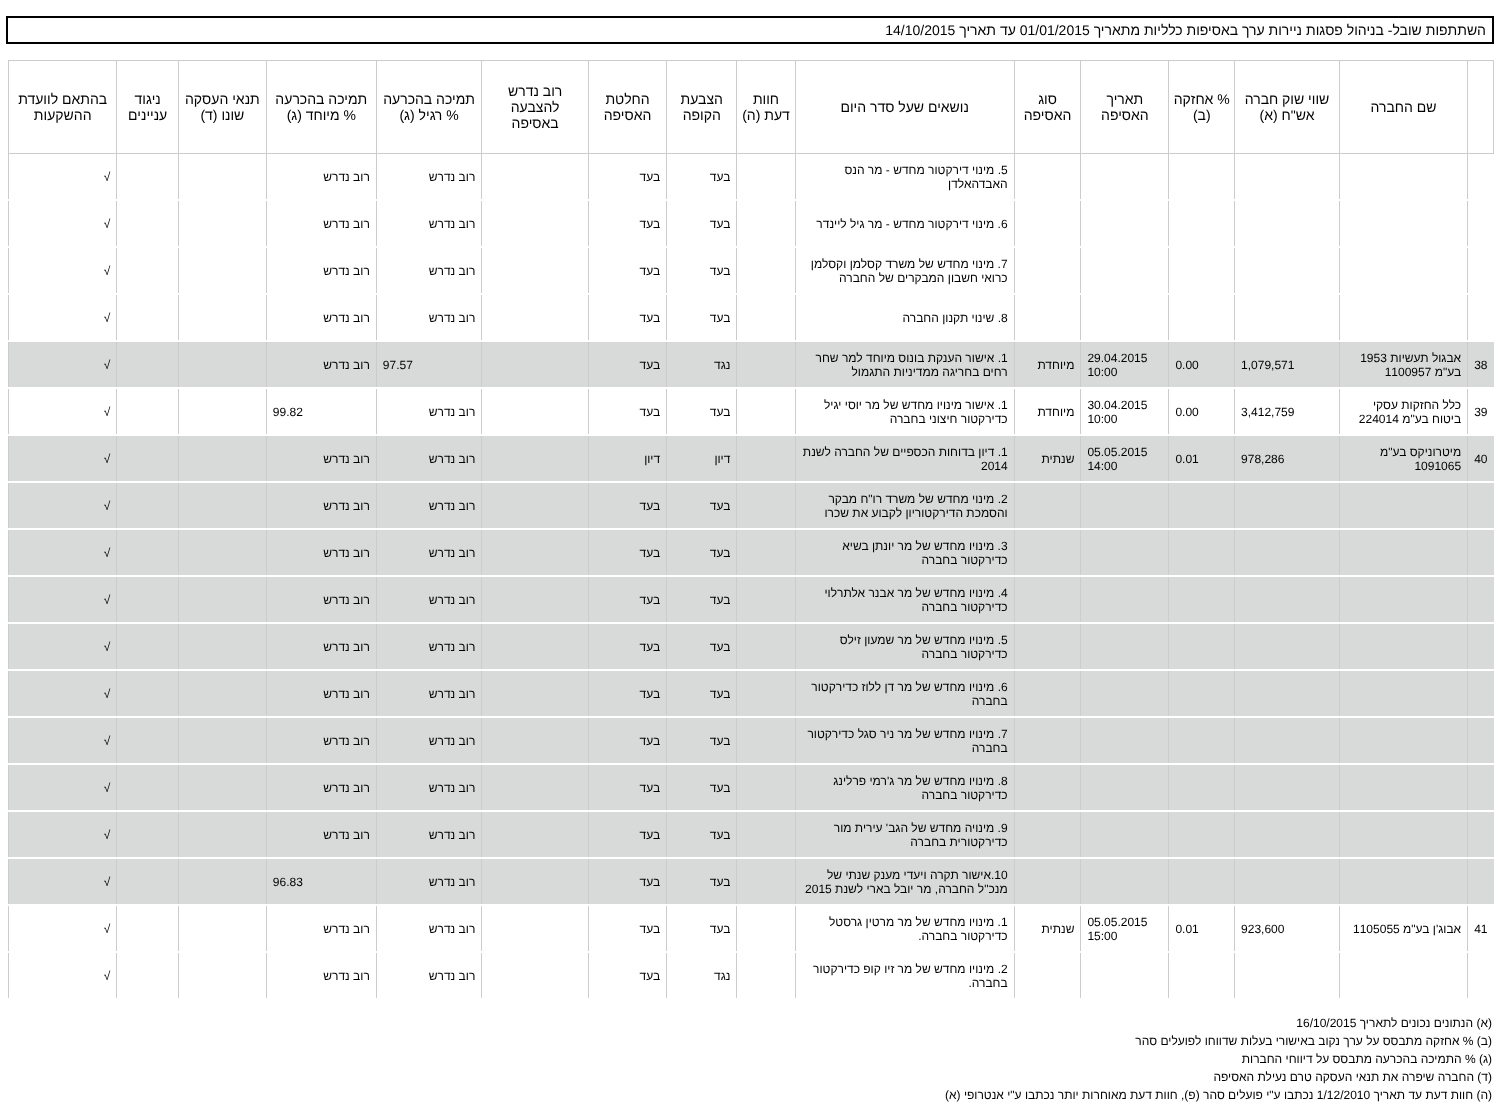השתתפות שובל- בניהול פסגות ניירות ערך באסיפות כלליות מתאריך 01/01/2015 עד תאריך 14/10/2015
| | שם החברה | שווי שוק חברה אש"ח (א) | % אחזקה (ב) | תאריך האסיפה | סוג האסיפה | נושאים שעל סדר היום | חוות דעת (ה) | הצבעת הקופה | החלטת האסיפה | רוב נדרש להצבעה באסיפה | תמיכה בהכרעה % רגיל (ג) | תמיכה בהכרעה % מיוחד (ג) | תנאי העסקה שונו (ד) | ניגוד עניינים | בהתאם לוועדת ההשקעות |
| --- | --- | --- | --- | --- | --- | --- | --- | --- | --- | --- | --- | --- | --- | --- | --- |
| | | | | | | 5. מינוי דירקטור מחדש - מר הנס האבדהאלדן | | בעד | בעד | | רוב נדרש | רוב נדרש | | | √ |
| | | | | | | 6. מינוי דירקטור מחדש - מר גיל ליינדר | | בעד | בעד | | רוב נדרש | רוב נדרש | | | √ |
| | | | | | | 7. מינוי מחדש של משרד קסלמן וקסלמן כרואי חשבון המבקרים של החברה | | בעד | בעד | | רוב נדרש | רוב נדרש | | | √ |
| | | | | | | 8. שינוי תקנון החברה | | בעד | בעד | | רוב נדרש | רוב נדרש | | | √ |
| 38 | אבגול תעשיות 1953 בע"מ 1100957 | 1,079,571 | 0.00 | 29.04.2015 10:00 | מיוחדת | 1. אישור הענקת בונוס מיוחד למר שחר רחים בחריגה ממדיניות התגמול | | נגד | בעד | | 97.57 | רוב נדרש | | | √ |
| 39 | כלל החזקות עסקי ביטוח בע"מ 224014 | 3,412,759 | 0.00 | 30.04.2015 10:00 | מיוחדת | 1. אישור מינויו מחדש של מר יוסי יגיל כדירקטור חיצוני בחברה | | בעד | בעד | | רוב נדרש | 99.82 | | | √ |
| 40 | מיטרוניקס בע"מ 1091065 | 978,286 | 0.01 | 05.05.2015 14:00 | שנתית | 1. דיון בדוחות הכספיים של החברה לשנת 2014 | | דיון | דיון | | רוב נדרש | רוב נדרש | | | √ |
| | | | | | | 2. מינוי מחדש של משרד רו"ח מבקר והסמכת הדירקטוריון לקבוע את שכרו | | בעד | בעד | | רוב נדרש | רוב נדרש | | | √ |
| | | | | | | 3. מינויו מחדש של מר יונתן בשיא כדירקטור בחברה | | בעד | בעד | | רוב נדרש | רוב נדרש | | | √ |
| | | | | | | 4. מינויו מחדש של מר אבנר אלתרלוי כדירקטור בחברה | | בעד | בעד | | רוב נדרש | רוב נדרש | | | √ |
| | | | | | | 5. מינויו מחדש של מר שמעון זילס כדירקטור בחברה | | בעד | בעד | | רוב נדרש | רוב נדרש | | | √ |
| | | | | | | 6. מינויו מחדש של מר דן ללוז כדירקטור בחברה | | בעד | בעד | | רוב נדרש | רוב נדרש | | | √ |
| | | | | | | 7. מינויו מחדש של מר ניר סגל כדירקטור בחברה | | בעד | בעד | | רוב נדרש | רוב נדרש | | | √ |
| | | | | | | 8. מינויו מחדש של מר ג'רמי פרלינג כדירקטור בחברה | | בעד | בעד | | רוב נדרש | רוב נדרש | | | √ |
| | | | | | | 9. מינויה מחדש של הגב' עירית מור כדירקטורית בחברה | | בעד | בעד | | רוב נדרש | רוב נדרש | | | √ |
| | | | | | | 10.אישור תקרה ויעדי מענק שנתי של מנכ"ל החברה, מר יובל בארי לשנת 2015 | | בעד | בעד | | רוב נדרש | 96.83 | | | √ |
| 41 | אבוג'ן בע"מ 1105055 | 923,600 | 0.01 | 05.05.2015 15:00 | שנתית | 1. מינויו מחדש של מר מרטין גרסטל כדירקטור בחברה. | | בעד | בעד | | רוב נדרש | רוב נדרש | | | √ |
| | | | | | | 2. מינויו מחדש של מר זיו קופ כדירקטור בחברה. | | נגד | בעד | | רוב נדרש | רוב נדרש | | | √ |
(א) הנתונים נכונים לתאריך 16/10/2015
(ב) % אחזקה מתבסס על ערך נקוב באישורי בעלות שדווחו לפועלים סהר
(ג) % התמיכה בהכרעה מתבסס על דיווחי החברות
(ד) החברה שיפרה את תנאי העסקה טרם נעילת האסיפה
(ה) חוות דעת עד תאריך 1/12/2010 נכתבו ע"י פועלים סהר (פ), חוות דעת מאוחרות יותר נכתבו ע"י אנטרופי (א)